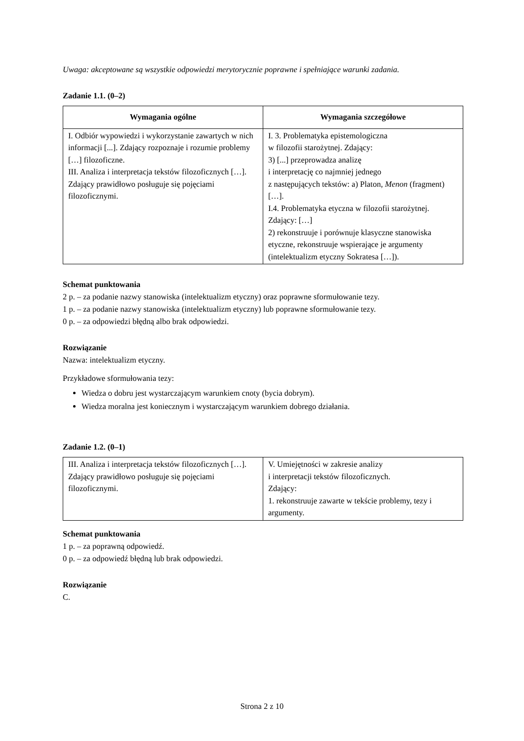Uwaga: akceptowane są wszystkie odpowiedzi merytorycznie poprawne i spełniające warunki zadania.
Zadanie 1.1. (0–2)
| Wymagania ogólne | Wymagania szczegółowe |
| --- | --- |
| I. Odbiór wypowiedzi i wykorzystanie zawartych w nich informacji [...]. Zdający rozpoznaje i rozumie problemy […] filozoficzne. III. Analiza i interpretacja tekstów filozoficznych […]. Zdający prawidłowo posługuje się pojęciami filozoficznymi. | I. 3. Problematyka epistemologiczna w filozofii starożytnej. Zdający: 3) [...] przeprowadza analizę i interpretację co najmniej jednego z następujących tekstów: a) Platon, Menon (fragment) […]. I.4. Problematyka etyczna w filozofii starożytnej. Zdający: […] 2) rekonstruuje i porównuje klasyczne stanowiska etyczne, rekonstruuje wspierające je argumenty (intelektualizm etyczny Sokratesa […]). |
Schemat punktowania
2 p. – za podanie nazwy stanowiska (intelektualizm etyczny) oraz poprawne sformułowanie tezy.
1 p. – za podanie nazwy stanowiska (intelektualizm etyczny) lub poprawne sformułowanie tezy.
0 p. – za odpowiedzi błędną albo brak odpowiedzi.
Rozwiązanie
Nazwa: intelektualizm etyczny.
Przykładowe sformułowania tezy:
Wiedza o dobru jest wystarczającym warunkiem cnoty (bycia dobrym).
Wiedza moralna jest koniecznym i wystarczającym warunkiem dobrego działania.
Zadanie 1.2. (0–1)
| III. Analiza i interpretacja tekstów filozoficznych […]. Zdający prawidłowo posługuje się pojęciami filozoficznymi. | V. Umiejętności w zakresie analizy i interpretacji tekstów filozoficznych. Zdający: 1. rekonstruuje zawarte w tekście problemy, tezy i argumenty. |
Schemat punktowania
1 p. – za poprawną odpowiedź.
0 p. – za odpowiedź błędną lub brak odpowiedzi.
Rozwiązanie
C.
Strona 2 z 10